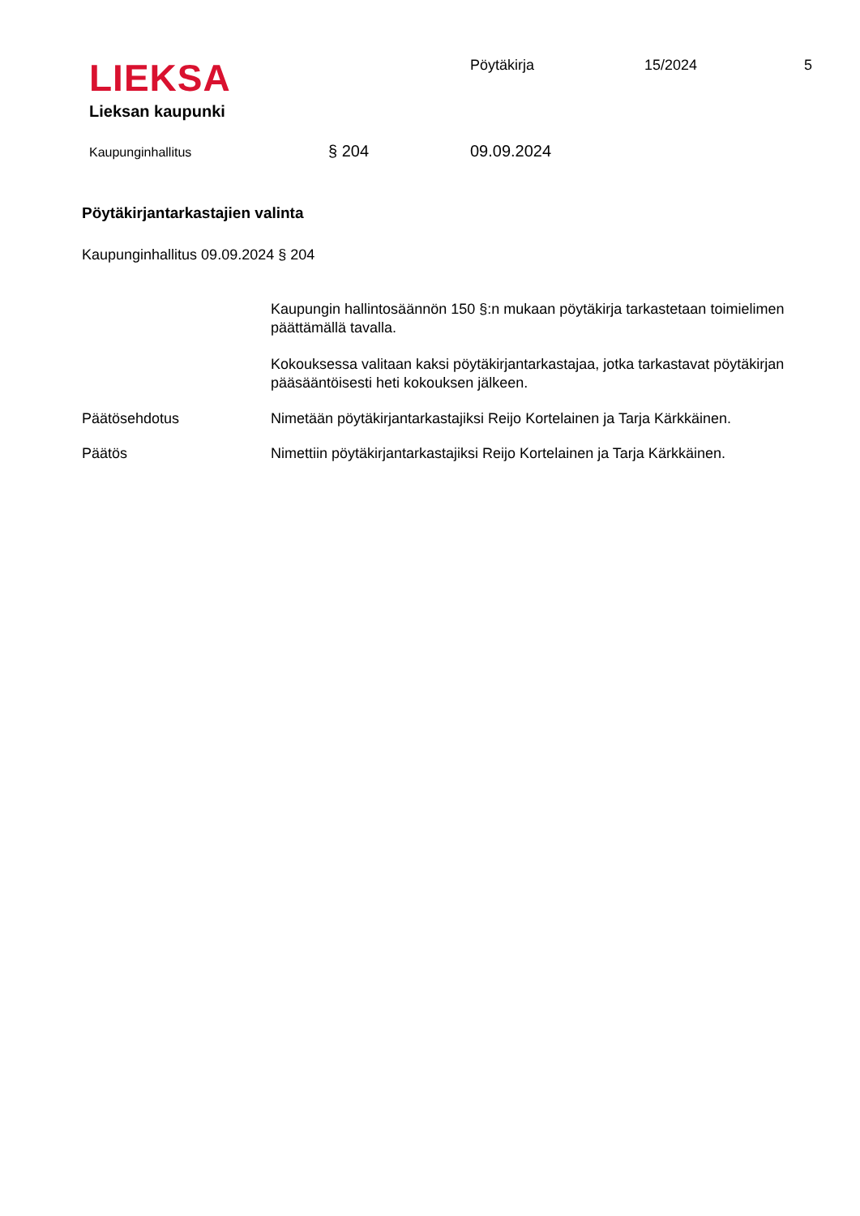LIEKSA
Lieksan kaupunki
Pöytäkirja 15/2024 5
Kaupunginhallitus
§ 204 09.09.2024
Pöytäkirjantarkastajien valinta
Kaupunginhallitus 09.09.2024 § 204
Kaupungin hallintosäännön 150 §:n mukaan pöytäkirja tarkastetaan toimielimen päättämällä tavalla.
Kokouksessa valitaan kaksi pöytäkirjantarkastajaa, jotka tarkastavat pöytäkirjan pääsääntöisesti heti kokouksen jälkeen.
Päätösehdotus Nimetään pöytäkirjantarkastajiksi Reijo Kortelainen ja Tarja Kärkkäinen.
Päätös Nimettiin pöytäkirjantarkastajiksi Reijo Kortelainen ja Tarja Kärkkäinen.